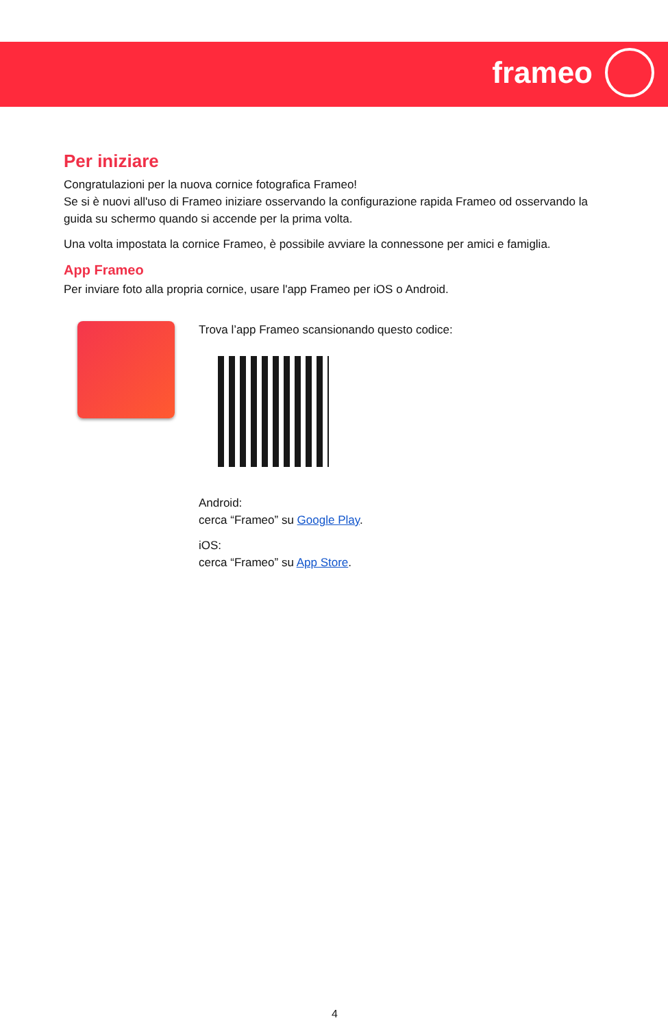frameo
Per iniziare
Congratulazioni per la nuova cornice fotografica Frameo!
Se si è nuovi all'uso di Frameo iniziare osservando la configurazione rapida Frameo od osservando la guida su schermo quando si accende per la prima volta.
Una volta impostata la cornice Frameo, è possibile avviare la connessone per amici e famiglia.
App Frameo
Per inviare foto alla propria cornice, usare l'app Frameo per iOS o Android.
Trova l’app Frameo scansionando questo codice:
Android:
cerca “Frameo” su Google Play.
iOS:
cerca “Frameo” su App Store.
4